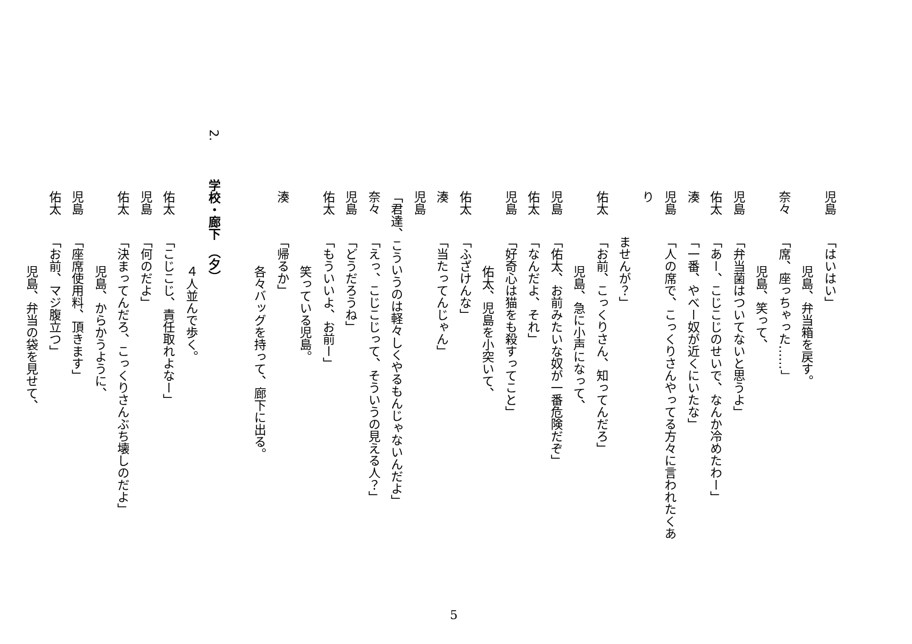児島「はいはい」
児島、弁当箱を戻す。
奈々「席、座っちゃった……」
児島、笑って、
児島「弁当菌はついてないと思うよ」
佑太「あー、こじこじのせいで、なんか冷めたわー」
湊「一番、やべー奴が近くにいたな」
児島「人の席で、こっくりさんやってる方々に言われたくあり
ませんが？」
佑太「お前、こっくりさん、知ってんだろ」
児島、急に小声になって、
児島「佑太、お前みたいな奴が一番危険だぞ」
佑太「なんだよ、それ」
児島「好奇心は猫をも殺すってこと」
佑太、児島を小突いて、
佑太「ふざけんな」
湊「当たってんじゃん」
児島「君達、こういうのは軽々しくやるもんじゃないんだよ」
奈々「えっ、こじこじって、そういうの見える人？」
児島「どうだろうね」
佑太「もういいよ、お前ー」
笑っている児島。
湊「帰るか」
各々バッグを持って、廊下に出る。
2. 学校・廊下　（夕）
４人並んで歩く。
佑太「こじこじ、責任取れよなー」
児島「何のだよ」
佑太「決まってんだろ、こっくりさんぶち壊しのだよ」
児島、からかうように、
児島「座席使用料、頂きます」
佑太「お前、マジ腹立つ」
児島、弁当の袋を見せて、
5